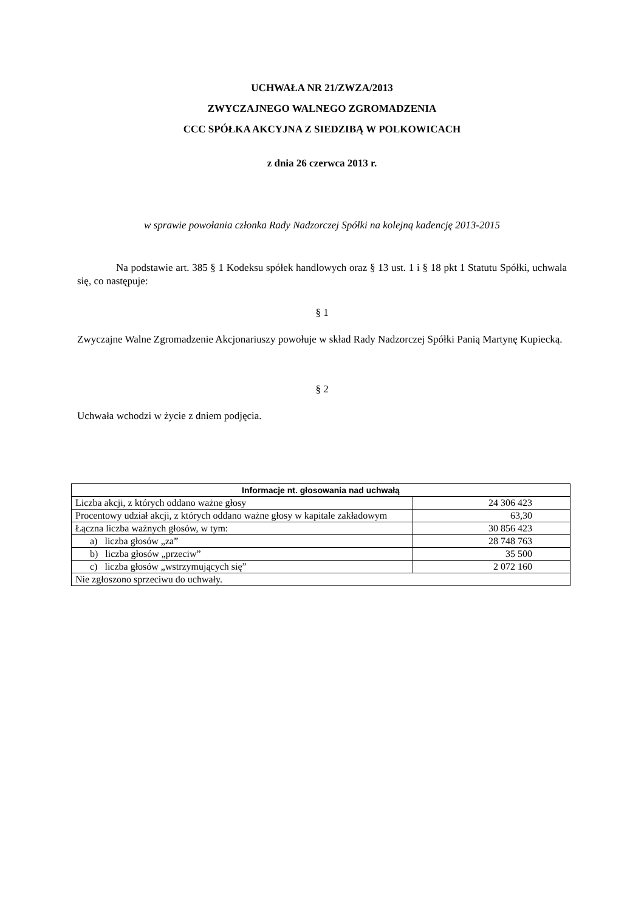UCHWAŁA NR 21/ZWZA/2013
ZWYCZAJNEGO WALNEGO ZGROMADZENIA
CCC SPÓŁKA AKCYJNA Z SIEDZIBĄ W POLKOWICACH
z dnia 26 czerwca 2013 r.
w sprawie powołania członka Rady Nadzorczej Spółki na kolejną kadencję 2013-2015
Na podstawie art. 385 § 1 Kodeksu spółek handlowych oraz § 13 ust. 1 i § 18 pkt 1 Statutu Spółki, uchwala się, co następuje:
§ 1
Zwyczajne Walne Zgromadzenie Akcjonariuszy powołuje w skład Rady Nadzorczej Spółki Panią Martynę Kupiecką.
§ 2
Uchwała wchodzi w życie z dniem podjęcia.
| Informacje nt. głosowania nad uchwałą | |
| --- | --- |
| Liczba akcji, z których oddano ważne głosy | 24 306 423 |
| Procentowy udział akcji, z których oddano ważne głosy w kapitale zakładowym | 63,30 |
| Łączna liczba ważnych głosów, w tym: | 30 856 423 |
| a) liczba głosów „za” | 28 748 763 |
| b) liczba głosów „przeciw” | 35 500 |
| c) liczba głosów „wstrzymujących się” | 2 072 160 |
| Nie zgłoszono sprzeciwu do uchwały. | |